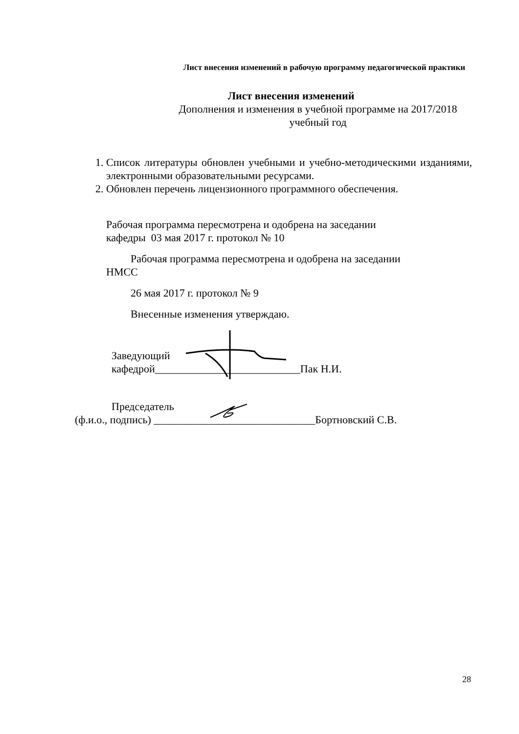Лист внесения изменений в рабочую программу педагогической практики
Лист внесения изменений
Дополнения и изменения в учебной программе на 2017/2018 учебный год
1. Список литературы обновлен учебными и учебно-методическими изданиями, электронными образовательными ресурсами.
2. Обновлен перечень лицензионного программного обеспечения.
Рабочая программа пересмотрена и одобрена на заседании
кафедры 03 мая 2017 г. протокол № 10
Рабочая программа пересмотрена и одобрена на заседании
НМСС
26 мая 2017 г. протокол № 9
Внесенные изменения утверждаю.
Заведующий
кафедрой___________________________Пак Н.И.
Председатель
(ф.и.о., подпись) ______________________________Бортновский С.В.
28